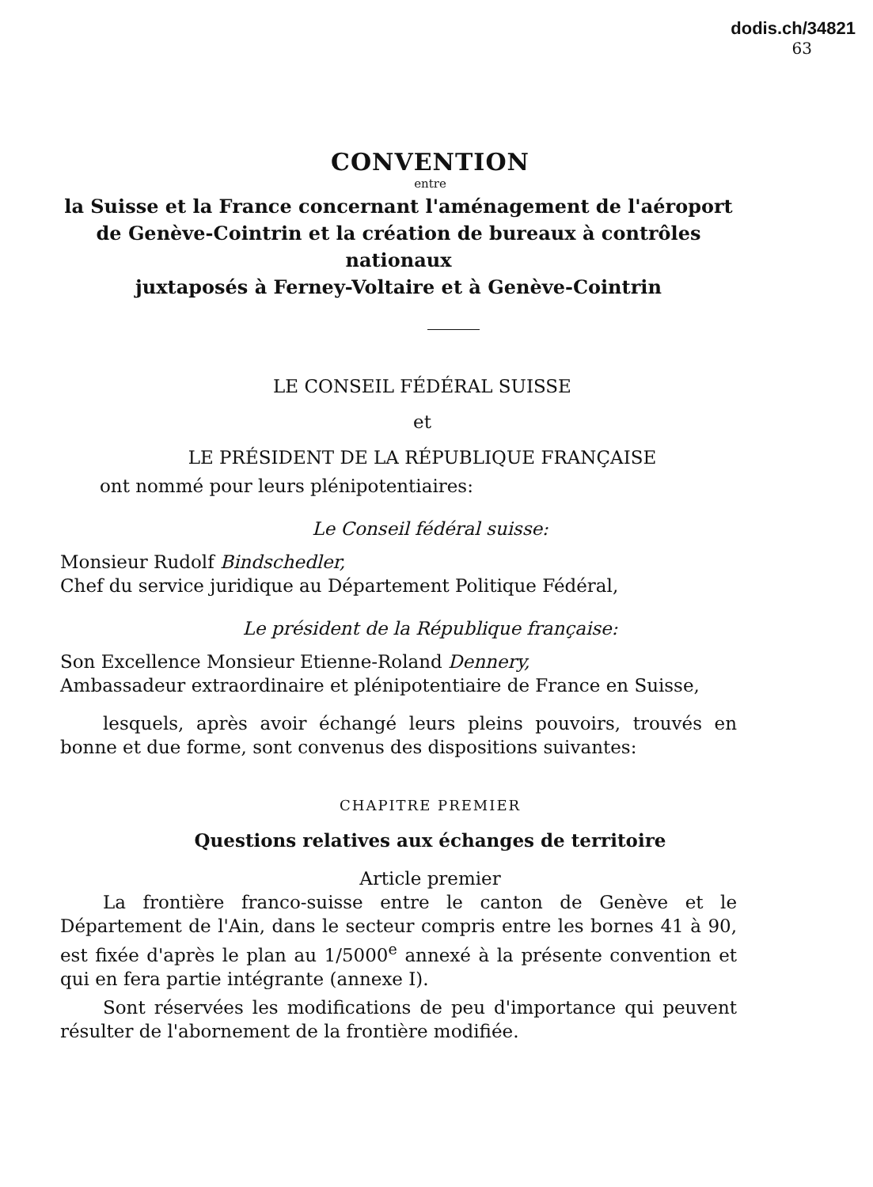dodis.ch/34821
63
CONVENTION
entre
la Suisse et la France concernant l'aménagement de l'aéroport
de Genève-Cointrin et la création de bureaux à contrôles nationaux
juxtaposés à Ferney-Voltaire et à Genève-Cointrin
LE CONSEIL FÉDÉRAL SUISSE
et
LE PRÉSIDENT DE LA RÉPUBLIQUE FRANÇAISE
ont nommé pour leurs plénipotentiaires:
Le Conseil fédéral suisse:
Monsieur Rudolf Bindschedler,
Chef du service juridique au Département Politique Fédéral,
Le président de la République française:
Son Excellence Monsieur Etienne-Roland Dennery,
Ambassadeur extraordinaire et plénipotentiaire de France en Suisse,
lesquels, après avoir échangé leurs pleins pouvoirs, trouvés en bonne et due forme, sont convenus des dispositions suivantes:
CHAPITRE PREMIER
Questions relatives aux échanges de territoire
Article premier
La frontière franco-suisse entre le canton de Genève et le Département de l'Ain, dans le secteur compris entre les bornes 41 à 90, est fixée d'après le plan au 1/5000<sup>e</sup> annexé à la présente convention et qui en fera partie intégrante (annexe I).
Sont réservées les modifications de peu d'importance qui peuvent résulter de l'abornement de la frontière modifiée.